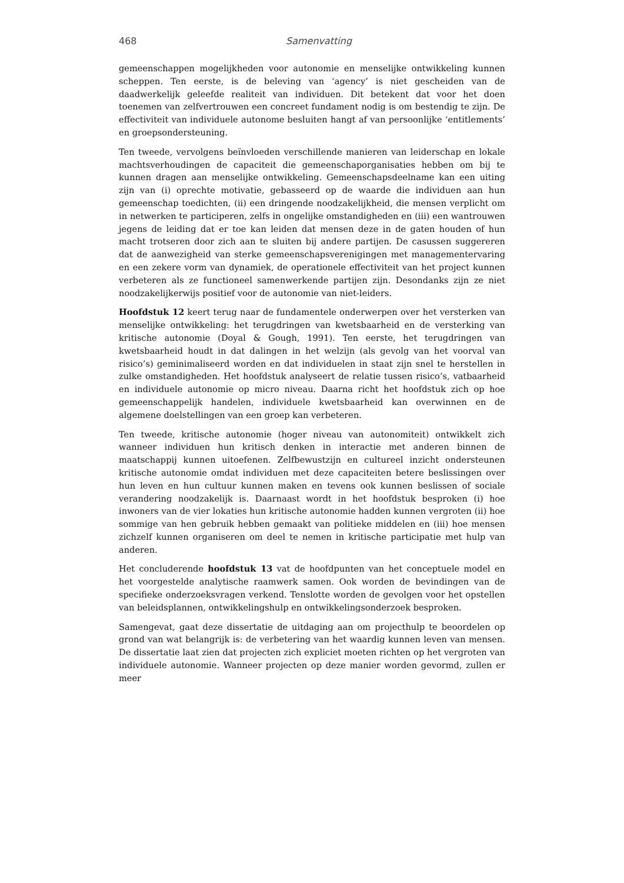468 Samenvatting
gemeenschappen mogelijkheden voor autonomie en menselijke ontwikkeling kunnen scheppen. Ten eerste, is de beleving van ‘agency’ is niet gescheiden van de daadwerkelijk geleefde realiteit van individuen. Dit betekent dat voor het doen toenemen van zelfvertrouwen een concreet fundament nodig is om bestendig te zijn. De effectiviteit van individuele autonome besluiten hangt af van persoonlijke ‘entitlements’ en groepsondersteuning.
Ten tweede, vervolgens beïnvloeden verschillende manieren van leiderschap en lokale machtsverhoudingen de capaciteit die gemeenschaporganisaties hebben om bij te kunnen dragen aan menselijke ontwikkeling. Gemeenschapsdeelname kan een uiting zijn van (i) oprechte motivatie, gebasseerd op de waarde die individuen aan hun gemeenschap toedichten, (ii) een dringende noodzakelijkheid, die mensen verplicht om in netwerken te participeren, zelfs in ongelijke omstandigheden en (iii) een wantrouwen jegens de leiding dat er toe kan leiden dat mensen deze in de gaten houden of hun macht trotseren door zich aan te sluiten bij andere partijen. De casussen suggereren dat de aanwezigheid van sterke gemeenschapsverenigingen met managementervaring en een zekere vorm van dynamiek, de operationele effectiviteit van het project kunnen verbeteren als ze functioneel samenwerkende partijen zijn. Desondanks zijn ze niet noodzakelijkerwijs positief voor de autonomie van niet-leiders.
Hoofdstuk 12 keert terug naar de fundamentele onderwerpen over het versterken van menselijke ontwikkeling: het terugdringen van kwetsbaarheid en de versterking van kritische autonomie (Doyal & Gough, 1991). Ten eerste, het terugdringen van kwetsbaarheid houdt in dat dalingen in het welzijn (als gevolg van het voorval van risico’s) geminimaliseerd worden en dat individuelen in staat zijn snel te herstellen in zulke omstandigheden. Het hoofdstuk analyseert de relatie tussen risico’s, vatbaarheid en individuele autonomie op micro niveau. Daarna richt het hoofdstuk zich op hoe gemeenschappelijk handelen, individuele kwetsbaarheid kan overwinnen en de algemene doelstellingen van een groep kan verbeteren.
Ten tweede, kritische autonomie (hoger niveau van autonomiteit) ontwikkelt zich wanneer individuen hun kritisch denken in interactie met anderen binnen de maatschappij kunnen uitoefenen. Zelfbewustzijn en cultureel inzicht ondersteunen kritische autonomie omdat individuen met deze capaciteiten betere beslissingen over hun leven en hun cultuur kunnen maken en tevens ook kunnen beslissen of sociale verandering noodzakelijk is. Daarnaast wordt in het hoofdstuk besproken (i) hoe inwoners van de vier lokaties hun kritische autonomie hadden kunnen vergroten (ii) hoe sommige van hen gebruik hebben gemaakt van politieke middelen en (iii) hoe mensen zichzelf kunnen organiseren om deel te nemen in kritische participatie met hulp van anderen.
Het concluderende hoofdstuk 13 vat de hoofdpunten van het conceptuele model en het voorgestelde analytische raamwerk samen. Ook worden de bevindingen van de specifieke onderzoeksvragen verkend. Tenslotte worden de gevolgen voor het opstellen van beleidsplannen, ontwikkelingshulp en ontwikkelingsonderzoek besproken.
Samengevat, gaat deze dissertatie de uitdaging aan om projecthulp te beoordelen op grond van wat belangrijk is: de verbetering van het waardig kunnen leven van mensen. De dissertatie laat zien dat projecten zich expliciet moeten richten op het vergroten van individuele autonomie. Wanneer projecten op deze manier worden gevormd, zullen er meer